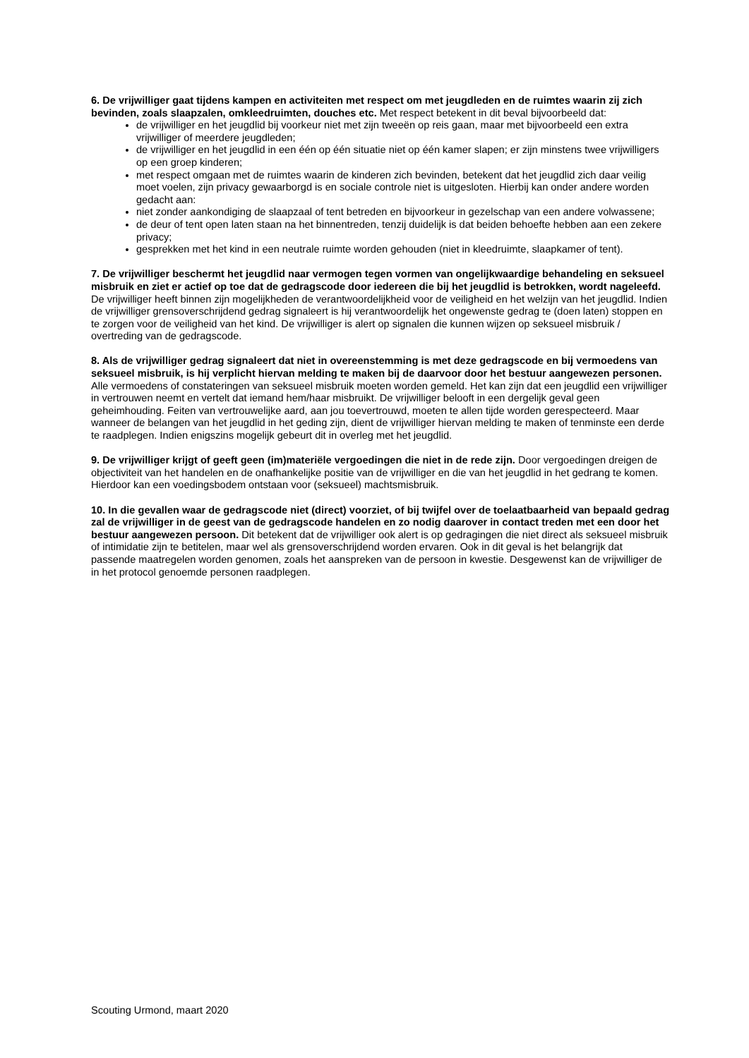6. De vrijwilliger gaat tijdens kampen en activiteiten met respect om met jeugdleden en de ruimtes waarin zij zich bevinden, zoals slaapzalen, omkleedruimten, douches etc. Met respect betekent in dit beval bijvoorbeeld dat:
de vrijwilliger en het jeugdlid bij voorkeur niet met zijn tweeën op reis gaan, maar met bijvoorbeeld een extra vrijwilliger of meerdere jeugdleden;
de vrijwilliger en het jeugdlid in een één op één situatie niet op één kamer slapen; er zijn minstens twee vrijwilligers op een groep kinderen;
met respect omgaan met de ruimtes waarin de kinderen zich bevinden, betekent dat het jeugdlid zich daar veilig moet voelen, zijn privacy gewaarborgd is en sociale controle niet is uitgesloten. Hierbij kan onder andere worden gedacht aan:
niet zonder aankondiging de slaapzaal of tent betreden en bijvoorkeur in gezelschap van een andere volwassene;
de deur of tent open laten staan na het binnentreden, tenzij duidelijk is dat beiden behoefte hebben aan een zekere privacy;
gesprekken met het kind in een neutrale ruimte worden gehouden (niet in kleedruimte, slaapkamer of tent).
7. De vrijwilliger beschermt het jeugdlid naar vermogen tegen vormen van ongelijkwaardige behandeling en seksueel misbruik en ziet er actief op toe dat de gedragscode door iedereen die bij het jeugdlid is betrokken, wordt nageleefd. De vrijwilliger heeft binnen zijn mogelijkheden de verantwoordelijkheid voor de veiligheid en het welzijn van het jeugdlid. Indien de vrijwilliger grensoverschrijdend gedrag signaleert is hij verantwoordelijk het ongewenste gedrag te (doen laten) stoppen en te zorgen voor de veiligheid van het kind. De vrijwilliger is alert op signalen die kunnen wijzen op seksueel misbruik / overtreding van de gedragscode.
8. Als de vrijwilliger gedrag signaleert dat niet in overeenstemming is met deze gedragscode en bij vermoedens van seksueel misbruik, is hij verplicht hiervan melding te maken bij de daarvoor door het bestuur aangewezen personen. Alle vermoedens of constateringen van seksueel misbruik moeten worden gemeld. Het kan zijn dat een jeugdlid een vrijwilliger in vertrouwen neemt en vertelt dat iemand hem/haar misbruikt. De vrijwilliger belooft in een dergelijk geval geen geheimhouding. Feiten van vertrouwelijke aard, aan jou toevertrouwd, moeten te allen tijde worden gerespecteerd. Maar wanneer de belangen van het jeugdlid in het geding zijn, dient de vrijwilliger hiervan melding te maken of tenminste een derde te raadplegen. Indien enigszins mogelijk gebeurt dit in overleg met het jeugdlid.
9. De vrijwilliger krijgt of geeft geen (im)materiële vergoedingen die niet in de rede zijn. Door vergoedingen dreigen de objectiviteit van het handelen en de onafhankelijke positie van de vrijwilliger en die van het jeugdlid in het gedrang te komen. Hierdoor kan een voedingsbodem ontstaan voor (seksueel) machtsmisbruik.
10. In die gevallen waar de gedragscode niet (direct) voorziet, of bij twijfel over de toelaatbaarheid van bepaald gedrag zal de vrijwilliger in de geest van de gedragscode handelen en zo nodig daarover in contact treden met een door het bestuur aangewezen persoon. Dit betekent dat de vrijwilliger ook alert is op gedragingen die niet direct als seksueel misbruik of intimidatie zijn te betitelen, maar wel als grensoverschrijdend worden ervaren. Ook in dit geval is het belangrijk dat passende maatregelen worden genomen, zoals het aanspreken van de persoon in kwestie. Desgewenst kan de vrijwilliger de in het protocol genoemde personen raadplegen.
Scouting Urmond, maart 2020